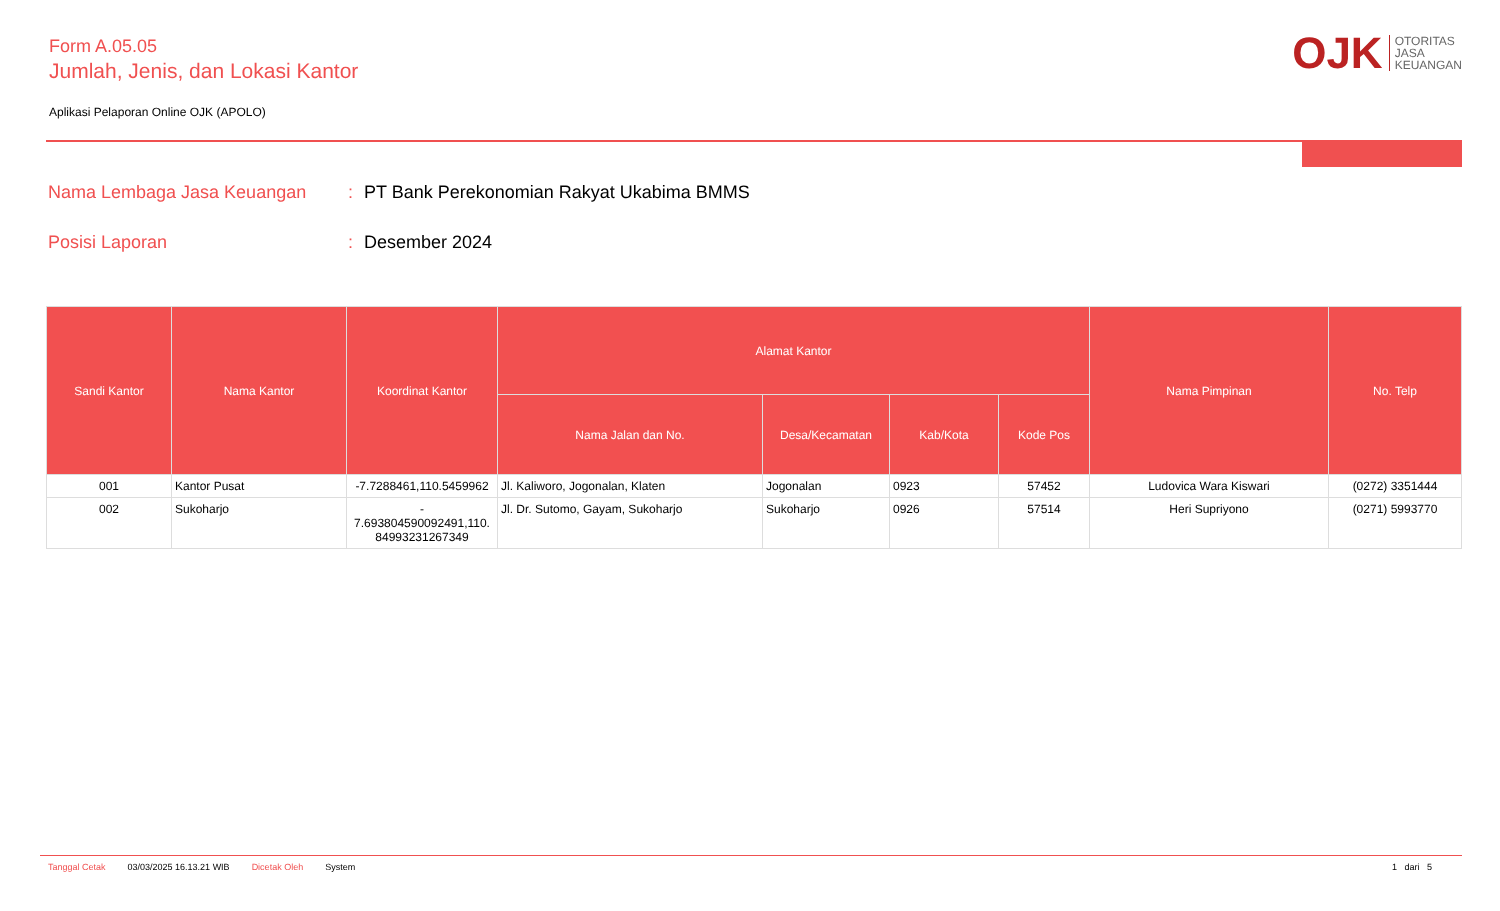Form A.05.05
Jumlah, Jenis, dan Lokasi Kantor
Aplikasi Pelaporan Online OJK (APOLO)
OJK OTORITAS
JASA
KEUANGAN
Nama Lembaga Jasa Keuangan: PT Bank Perekonomian Rakyat Ukabima BMMS
Posisi Laporan: Desember 2024
| Sandi Kantor | Nama Kantor | Koordinat Kantor | Alamat Kantor | | | | Nama Pimpinan | No. Telp |
| --- | --- | --- | --- | --- | --- | --- | --- | --- |
| | | | Nama Jalan dan No. | Desa/Kecamatan | Kab/Kota | Kode Pos | | |
| 001 | Kantor Pusat | -7.7288461,110.5459962 | Jl. Kaliworo, Jogonalan, Klaten | Jogonalan | 0923 | 57452 | Ludovica Wara Kiswari | (0272) 3351444 |
| 002 | Sukoharjo | - 7.693804590092491,110. 84993231267349 | Jl. Dr. Sutomo, Gayam, Sukoharjo | Sukoharjo | 0926 | 57514 | Heri Supriyono | (0271) 5993770 |
Tanggal Cetak 03/03/2025 16.13.21 WIB Dicetak Oleh System 1 dari 5